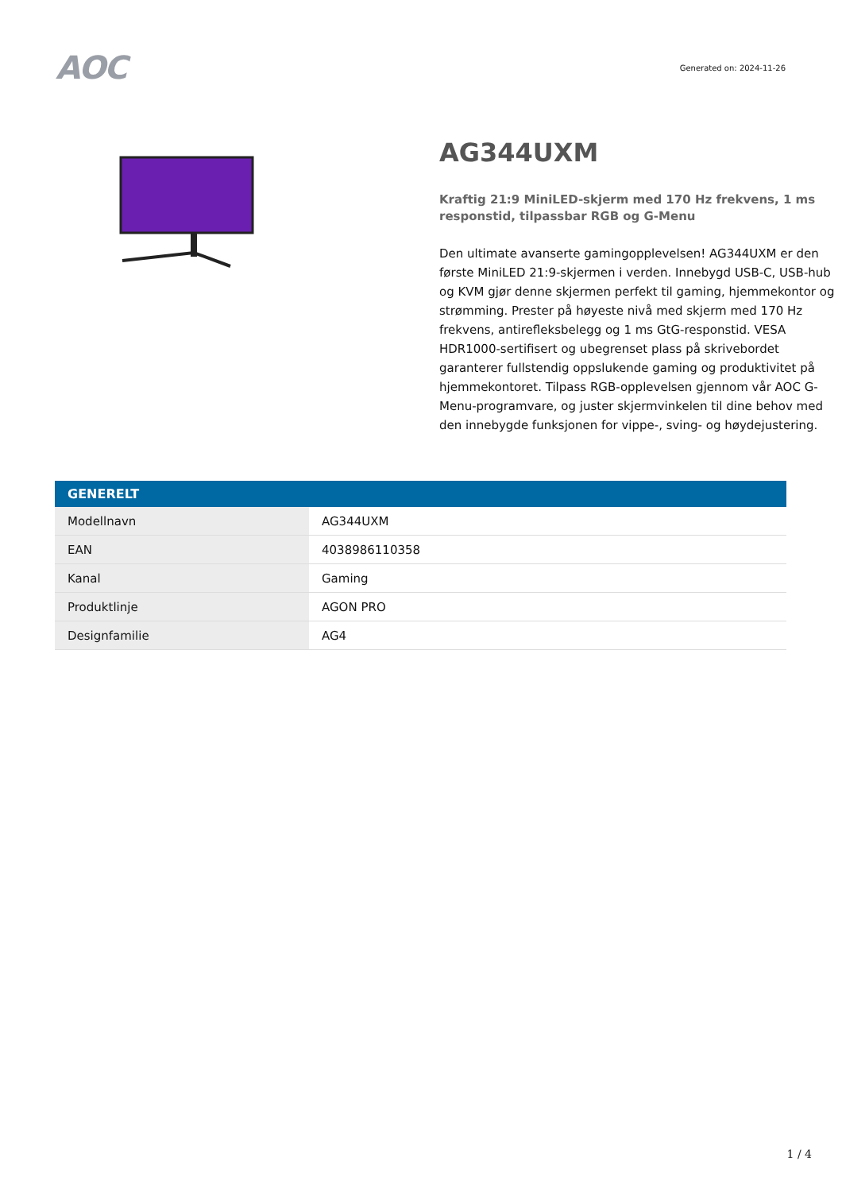AOC
Generated on: 2024-11-26
AG344UXM
Kraftig 21:9 MiniLED-skjerm med 170 Hz frekvens, 1 ms responstid, tilpassbar RGB og G-Menu
Den ultimate avanserte gamingopplevelsen! AG344UXM er den første MiniLED 21:9-skjermen i verden. Innebygd USB-C, USB-hub og KVM gjør denne skjermen perfekt til gaming, hjemmekontor og strømming. Prester på høyeste nivå med skjerm med 170 Hz frekvens, antirefleksbelegg og 1 ms GtG-responstid. VESA HDR1000-sertifisert og ubegrenset plass på skrivebordet garanterer fullstendig oppslukende gaming og produktivitet på hjemmekontoret. Tilpass RGB-opplevelsen gjennom vår AOC G-Menu-programvare, og juster skjermvinkelen til dine behov med den innebygde funksjonen for vippe-, sving- og høydejustering.
| GENERELT | |
| --- | --- |
| Modellnavn | AG344UXM |
| EAN | 4038986110358 |
| Kanal | Gaming |
| Produktlinje | AGON PRO |
| Designfamilie | AG4 |
1 / 4